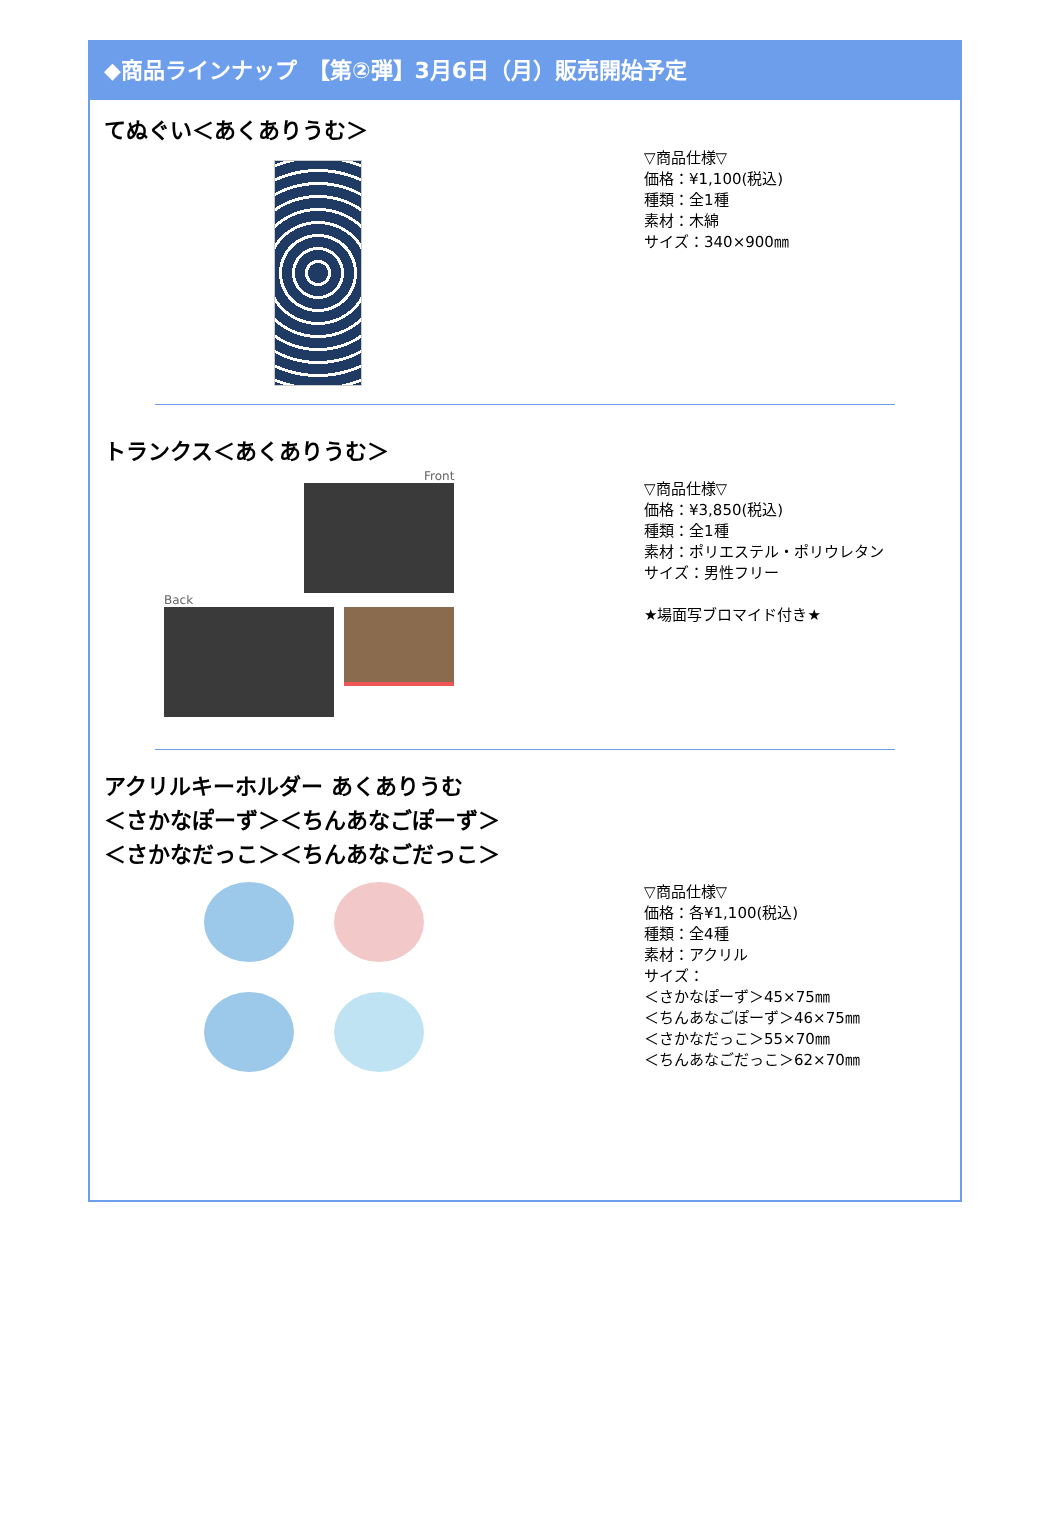◆商品ラインナップ　【第②弾】3月6日（月）販売開始予定
てぬぐい＜あくありうむ＞
▽商品仕様▽
価格：¥1,100(税込)
種類：全1種
素材：木綿
サイズ：340×900㎜
トランクス＜あくありうむ＞
Front
Back
▽商品仕様▽
価格：¥3,850(税込)
種類：全1種
素材：ポリエステル・ポリウレタン
サイズ：男性フリー
★場面写ブロマイド付き★
アクリルキーホルダー あくありうむ
＜さかなぽーず＞＜ちんあなごぽーず＞
＜さかなだっこ＞＜ちんあなごだっこ＞
▽商品仕様▽
価格：各¥1,100(税込)
種類：全4種
素材：アクリル
サイズ：
＜さかなぽーず＞45×75㎜
＜ちんあなごぽーず＞46×75㎜
＜さかなだっこ＞55×70㎜
＜ちんあなごだっこ＞62×70㎜